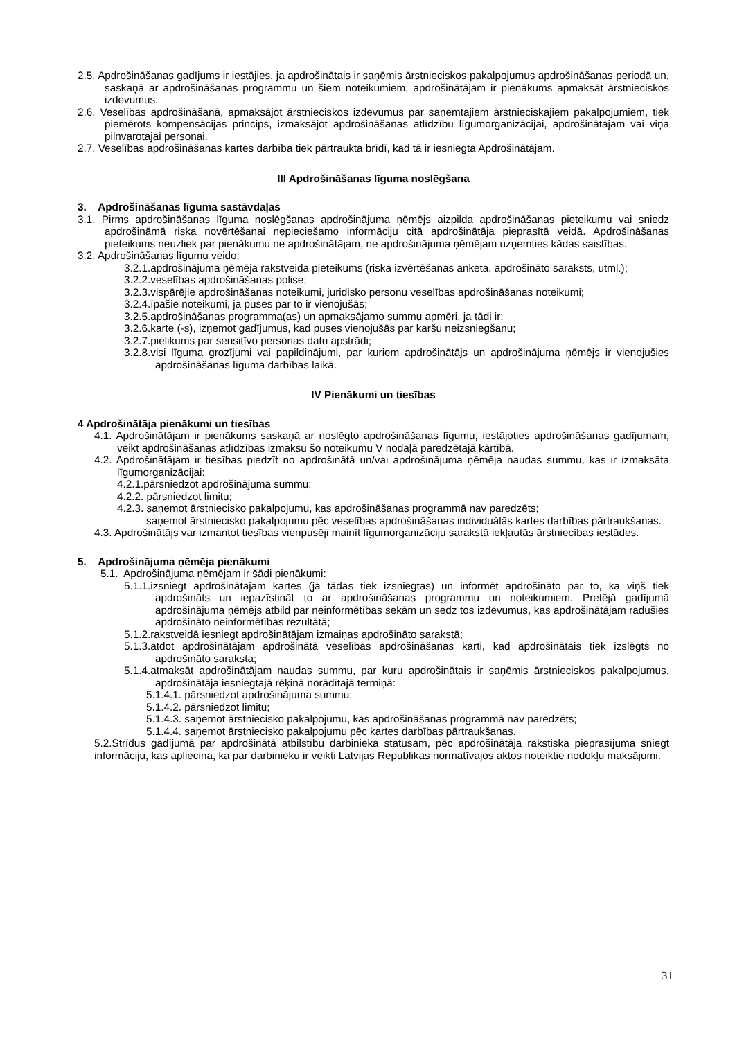2.5. Apdrošināšanas gadījums ir iestājies, ja apdrošinātais ir saņēmis ārstnieciskos pakalpojumus apdrošināšanas periodā un, saskaņā ar apdrošināšanas programmu un šiem noteikumiem, apdrošinātājam ir pienākums apmaksāt ārstnieciskos izdevumus.
2.6. Veselības apdrošināšanā, apmaksājot ārstnieciskos izdevumus par saņemtajiem ārstnieciskajiem pakalpojumiem, tiek piemērots kompensācijas princips, izmaksājot apdrošināšanas atlīdzību līgumorganizācijai, apdrošinātajam vai viņa pilnvarotajai personai.
2.7. Veselības apdrošināšanas kartes darbība tiek pārtraukta brīdī, kad tā ir iesniegta Apdrošinātājam.
III Apdrošināšanas līguma noslēgšana
3. Apdrošināšanas līguma sastāvdaļas
3.1. Pirms apdrošināšanas līguma noslēgšanas apdrošinājuma ņēmējs aizpilda apdrošināšanas pieteikumu vai sniedz apdrošināmā riska novērtēšanai nepieciešamo informāciju citā apdrošinātāja pieprasītā veidā. Apdrošināšanas pieteikums neuzliek par pienākumu ne apdrošinātājam, ne apdrošinājuma ņēmējam uzņemties kādas saistības.
3.2. Apdrošināšanas līgumu veido:
3.2.1.apdrošinājuma ņēmēja rakstveida pieteikums (riska izvērtēšanas anketa, apdrošināto saraksts, utml.);
3.2.2.veselības apdrošināšanas polise;
3.2.3.vispārējie apdrošināšanas noteikumi, juridisko personu veselības apdrošināšanas noteikumi;
3.2.4.īpašie noteikumi, ja puses par to ir vienojušās;
3.2.5.apdrošināšanas programma(as) un apmaksājamo summu apmēri, ja tādi ir;
3.2.6.karte (-s), izņemot gadījumus, kad puses vienojušās par karšu neizsniegšanu;
3.2.7.pielikums par sensitīvo personas datu apstrādi;
3.2.8.visi līguma grozījumi vai papildinājumi, par kuriem apdrošinātājs un apdrošinājuma ņēmējs ir vienojušies apdrošināšanas līguma darbības laikā.
IV Pienākumi un tiesības
4 Apdrošinātāja pienākumi un tiesības
4.1. Apdrošinātājam ir pienākums saskaņā ar noslēgto apdrošināšanas līgumu, iestājoties apdrošināšanas gadījumam, veikt apdrošināšanas atlīdzības izmaksu šo noteikumu V nodaļā paredzētajā kārtībā.
4.2. Apdrošinātājam ir tiesības piedzīt no apdrošinātā un/vai apdrošinājuma ņēmēja naudas summu, kas ir izmaksāta līgumorganizācijai:
4.2.1.pārsniedzot apdrošinājuma summu;
4.2.2. pārsniedzot limitu;
4.2.3. saņemot ārstniecisko pakalpojumu, kas apdrošināšanas programmā nav paredzēts;
saņemot ārstniecisko pakalpojumu pēc veselības apdrošināšanas individuālās kartes darbības pārtraukšanas.
4.3. Apdrošinātājs var izmantot tiesības vienpusēji mainīt līgumorganizāciju sarakstā iekļautās ārstniecības iestādes.
5. Apdrošinājuma ņēmēja pienākumi
5.1. Apdrošinājuma ņēmējam ir šādi pienākumi:
5.1.1.izsniegt apdrošinātajam kartes (ja tādas tiek izsniegtas) un informēt apdrošināto par to, ka viņš tiek apdrošināts un iepazīstināt to ar apdrošināšanas programmu un noteikumiem. Pretējā gadījumā apdrošinājuma ņēmējs atbild par neinformētības sekām un sedz tos izdevumus, kas apdrošinātājam radušies apdrošināto neinformētības rezultātā;
5.1.2.rakstveidā iesniegt apdrošinātājam izmaiņas apdrošināto sarakstā;
5.1.3.atdot apdrošinātājam apdrošinātā veselības apdrošināšanas karti, kad apdrošinātais tiek izslēgts no apdrošināto saraksta;
5.1.4.atmaksāt apdrošinātājam naudas summu, par kuru apdrošinātais ir saņēmis ārstnieciskos pakalpojumus, apdrošinātāja iesniegtajā rēķinā norādītajā termiņā:
5.1.4.1. pārsniedzot apdrošinājuma summu;
5.1.4.2. pārsniedzot limitu;
5.1.4.3. saņemot ārstniecisko pakalpojumu, kas apdrošināšanas programmā nav paredzēts;
5.1.4.4. saņemot ārstniecisko pakalpojumu pēc kartes darbības pārtraukšanas.
5.2.Strīdus gadījumā par apdrošinātā atbilstību darbinieka statusam, pēc apdrošinātāja rakstiska pieprasījuma sniegt informāciju, kas apliecina, ka par darbinieku ir veikti Latvijas Republikas normatīvajos aktos noteiktie nodokļu maksājumi.
31